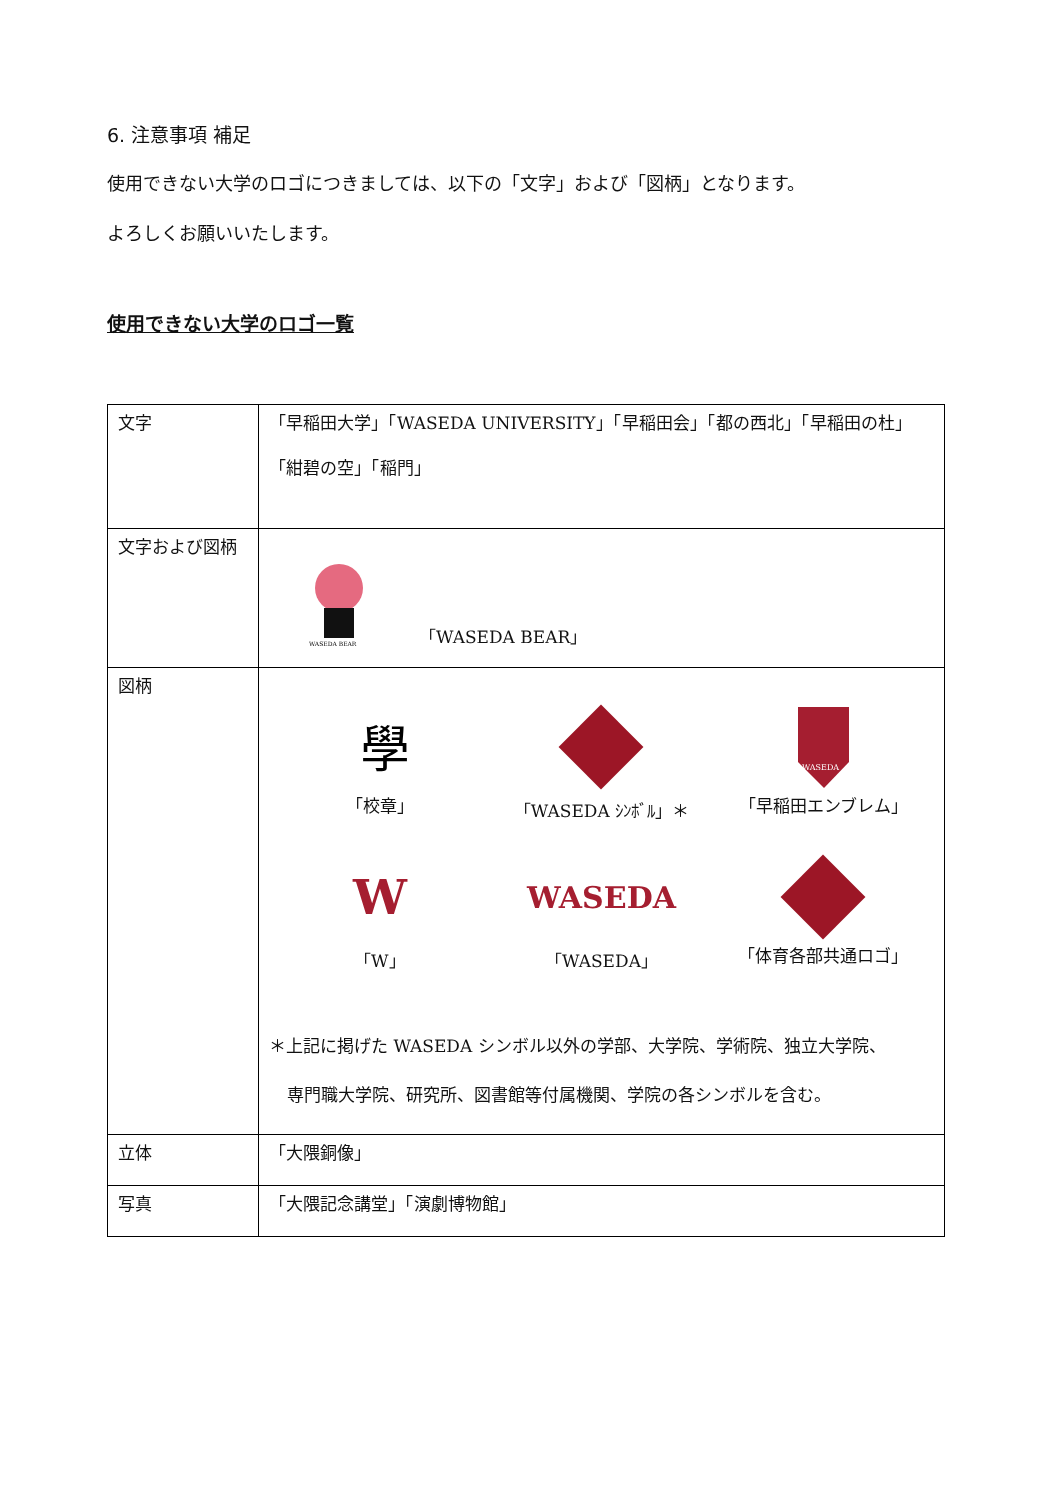6. 注意事項 補足
使用できない大学のロゴにつきましては、以下の「文字」および「図柄」となります。
よろしくお願いいたします。
使用できない大学のロゴ一覧
| 文字 | 「早稲田大学」「WASEDA UNIVERSITY」「早稲田会」「都の西北」「早稲田の杜」 「紺碧の空」「稲門」 |
| 文字および図柄 | WASEDA BEAR 「WASEDA BEAR」 |
| 図柄 | 學 「校章」 「WASEDA ｼﾝﾎﾞﾙ」＊ WASEDA 「早稲田エンブレム」 W 「W」 WASEDA 「WASEDA」 「体育各部共通ロゴ」 ＊上記に掲げた WASEDA シンボル以外の学部、大学院、学術院、独立大学院、 専門職大学院、研究所、図書館等付属機関、学院の各シンボルを含む。 |
| 立体 | 「大隈銅像」 |
| 写真 | 「大隈記念講堂」「演劇博物館」 |